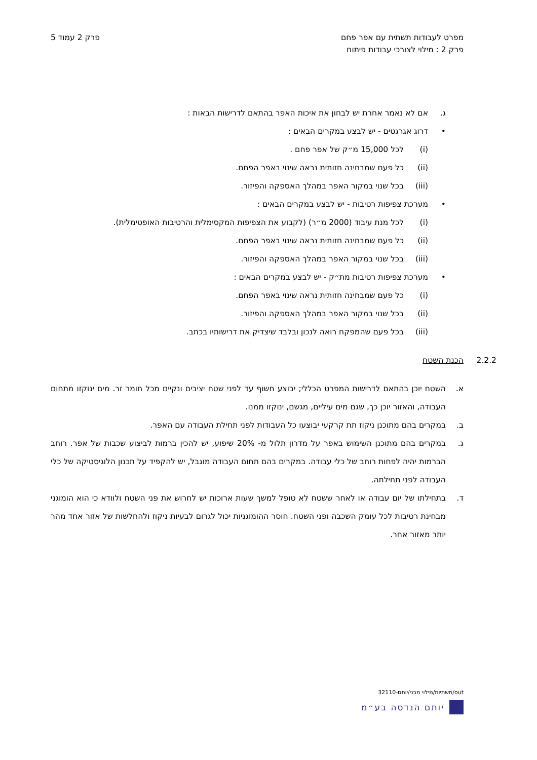מפרט לעבודות תשתית עם אפר פחם
פרק 2 : מילוי לצורכי עבודות פיתוח
פרק 2 עמוד 5
ג. אם לא נאמר אחרת יש לבחון את איכות האפר בהתאם לדרישות הבאות :
• דרוג אגרגטים - יש לבצע במקרים הבאים :
(i) לכל 15,000 מ״ק של אפר פחם .
(ii) כל פעם שמבחינה חזותית נראה שינוי באפר הפחם.
(iii) בכל שנוי במקור האפר במהלך האספקה והפיזור.
• מערכת צפיפות רטיבות - יש לבצע במקרים הבאים :
(i) לכל מנת עיבוד (2000 מ״ר) (לקבוע את הצפיפות המקסימלית והרטיבות האופטימלית).
(ii) כל פעם שמבחינה חזותית נראה שינוי באפר הפחם.
(iii) בכל שנוי במקור האפר במהלך האספקה והפיזור.
• מערכת צפיפות רטיבות מת״ק - יש לבצע במקרים הבאים :
(i) כל פעם שמבחינה חזותית נראה שינוי באפר הפחם.
(ii) בכל שנוי במקור האפר במהלך האספקה והפיזור.
(iii) בכל פעם שהמפקח רואה לנכון ובלבד שיצדיק את דרישותיו בכתב.
2.2.2 הכנת השטח
א. השטח יוכן בהתאם לדרישות המפרט הכללי; יבוצע חשוף עד לפני שטח יציבים ונקיים מכל חומר זר. מים ינוקזו מתחום העבודה, והאזור יוכן כך, שגם מים עיליים, מגשם, ינוקזו ממנו.
ב. במקרים בהם מתוכנן ניקוז תת קרקעי יבוצעו כל העבודות לפני תחילת העבודה עם האפר.
ג. במקרים בהם מתוכנן השימוש באפר על מדרון תלול מ- 20% שיפוע, יש להכין ברמות לביצוע שכבות של אפר. רוחב הברמות יהיה לפחות רוחב של כלי עבודה. במקרים בהם תחום העבודה מוגבל, יש להקפיד על תכנון הלוגיסטיקה של כלי העבודה לפני תחילתה.
ד. בתחילתו של יום עבודה או לאחר ששטח לא טופל למשך שעות ארוכות יש לחרוש את פני השטח ולוודא כי הוא הומוגני מבחינת רטיבות לכל עומק השכבה ופני השטח. חוסר ההומוגניות יכול לגרום לבעיות ניקוז ולהחלשות של אזור אחד מהר יותר מאזור אחר.
out/תשתיות/מילוי מבני/יותם-32110
יותם הנדסה בע״מ